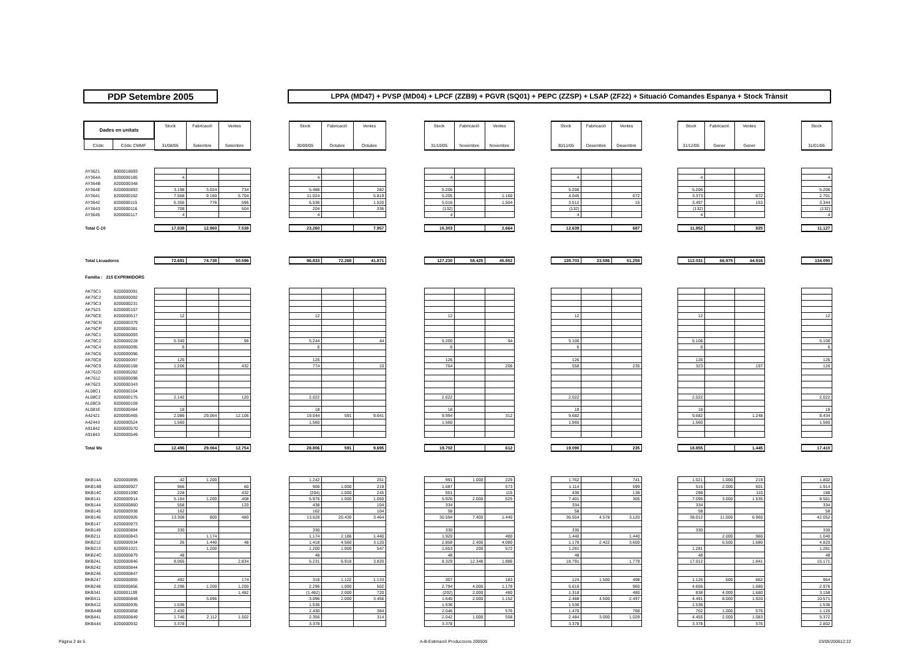PDP Setembre 2005
LPPA (MD47) + PVSP (MD04) + LPCF (ZZB9) + PGVR (SQ01) + PEPC (ZZSP) + LSAP (ZF22) + Situació Comandes Espanya + Stock Trànsit
| Dades en unitats | | Stock | Fabricació | Ventes | | Stock | Fabricació | Ventes | | Stock | Fabricació | Ventes | | Stock | Fabricació | Ventes | | Stock | Fabricació | Ventes | | Stock |
| Códic | Códic CMMF | 31/08/05 | Setembre | Setembre | | 30/09/05 | Octubre | Octubre | | 31/10/05 | Novembre | Novembre | | 30/11/05 | Desembre | Desembre | | 31/12/05 | Gener | Gener | | 31/01/06 |
| AY3621 | 8000018693 | | | | | | | | | | | | | | | | | | | | | |
| AY364A | 8200000185 | 4 | | | | 4 | | | | 4 | | | | 4 | | | | 4 | | | | 4 |
| AY364B | 8200000348 | | | | | | | | | | | | | | | | | | | | | |
| AY364E | 8200000893 | 3.198 | 3.024 | 734 | | 5.488 | | 282 | | 5.206 | | | | 5.206 | | | | 5.206 | | | | 5.206 |
| AY3641 | 8200000162 | 7.568 | 9.160 | 5.704 | | 11.024 | | 5.819 | | 5.205 | | 1.160 | | 4.045 | | 672 | | 3.373 | | 672 | | 2.701 |
| AY3642 | 8200000115 | 6.356 | 776 | 596 | | 6.536 | | 1.520 | | 5.016 | | 1.504 | | 3.512 | | 15 | | 3.497 | | 153 | | 3.344 |
| AY3643 | 8200000116 | 708 | | 504 | | 204 | | 336 | | (132) | | | | (132) | | | | (132) | | | | (132) |
| AY3645 | 8200000117 | 4 | | | | 4 | | | | 4 | | | | 4 | | | | 4 | | | | 4 |
| Total C-10 | | 17.838 | 12.960 | 7.538 | | 23.260 | | 7.957 | | 15.303 | | 2.664 | | 12.639 | | 687 | | 11.952 | | 825 | | 11.127 |
| Total Licuadores | | 72.691 | 74.738 | 50.596 | | 96.833 | 72.268 | 41.871 | | 127.230 | 58.425 | 45.952 | | 139.703 | 23.586 | 51.258 | | 112.031 | 66.975 | 44.916 | | 134.090 |
| Familia : 215 EXPRIMIDORS | | | | | | | | | | | | | | | | | | | | | | |
| AK75C1 | 8200000091 | | | | | | | | | | | | | | | | | | | | | |
| AK75C2 | 8200000092 | | | | | | | | | | | | | | | | | | | | | |
| AK75C3 | 8200000231 | | | | | | | | | | | | | | | | | | | | | |
| AK7523 | 8200000157 | | | | | | | | | | | | | | | | | | | | | |
| AK76CE | 8200000517 | 12 | | | | 12 | | | | 12 | | | | 12 | | | | 12 | | | | 12 |
| AK76CN | 8200000379 | | | | | | | | | | | | | | | | | | | | | |
| AK76CP | 8200000381 | | | | | | | | | | | | | | | | | | | | | |
| AK76C1 | 8200000093 | | | | | | | | | | | | | | | | | | | | | |
| AK76C2 | 8200000228 | 5.340 | | 96 | | 5.244 | | 44 | | 5.200 | | 94 | | 5.106 | | | | 5.106 | | | | 5.106 |
| AK76C4 | 8200000095 | 6 | | | | 6 | | | | 6 | | | | 6 | | | | 6 | | | | 6 |
| AK76C6 | 8200000096 | | | | | | | | | | | | | | | | | | | | | |
| AK76C8 | 8200000097 | 126 | | | | 126 | | | | 126 | | | | 126 | | | | 126 | | | | 126 |
| AK76C9 | 8200000168 | 1.206 | | 432 | | 774 | | 10 | | 764 | | 206 | | 558 | | 235 | | 323 | | 197 | | 126 |
| AK761D | 8200000282 | | | | | | | | | | | | | | | | | | | | | |
| AK7612 | 8200000098 | | | | | | | | | | | | | | | | | | | | | |
| AK7623 | 8200000343 | | | | | | | | | | | | | | | | | | | | | |
| AL08C1 | 8200000104 | | | | | | | | | | | | | | | | | | | | | |
| AL08C2 | 8200000175 | 2.142 | | 120 | | 2.022 | | | | 2.022 | | | | 2.022 | | | | 2.022 | | | | 2.022 |
| AL08C5 | 8200000159 | | | | | | | | | | | | | | | | | | | | | |
| AL081E | 8200000484 | 18 | | | | 18 | | | | 18 | | | | 18 | | | | 18 | | | | 18 |
| A42421 | 8200000465 | 2.086 | 29.064 | 12.106 | | 19.044 | 591 | 9.641 | | 9.994 | | 312 | | 9.682 | | | | 9.682 | | 1.248 | | 8.434 |
| A42443 | 8200000524 | 1.560 | | | | 1.560 | | | | 1.560 | | | | 1.560 | | | | 1.560 | | | | 1.560 |
| A91842 | 8200000570 | | | | | | | | | | | | | | | | | | | | | |
| A91843 | 8200000549 | | | | | | | | | | | | | | | | | | | | | |
| Total Mx | | 12.496 | 29.064 | 12.754 | | 28.806 | 591 | 9.695 | | 19.702 | | 612 | | 19.090 | | 235 | | 18.855 | | 1.445 | | 17.410 |
| BKB14A | 8200000895 | 42 | 1.200 | | | 1.242 | | 251 | | 991 | 1.000 | 229 | | 1.762 | | 741 | | 1.021 | 1.000 | 219 | | 1.802 |
| BKB14B | 8200000927 | 966 | | 60 | | 906 | 1.000 | 219 | | 1.687 | | 573 | | 1.114 | | 599 | | 515 | 2.000 | 601 | | 1.914 |
| BKB14C | 8200001090 | 228 | | 432 | | (204) | 1.000 | 245 | | 551 | | 115 | | 436 | | 138 | | 298 | | 110 | | 188 |
| BKB141 | 8200000914 | 5.184 | 1.200 | 408 | | 5.976 | 1.000 | 1.050 | | 5.926 | 2.000 | 525 | | 7.401 | | 305 | | 7.096 | 3.000 | 1.535 | | 8.561 |
| BKB144 | 8200000860 | 558 | | 120 | | 438 | | 104 | | 334 | | | | 334 | | | | 334 | | | | 334 |
| BKB145 | 8200000938 | 162 | | | | 162 | | 104 | | 58 | | | | 58 | | | | 58 | | | | 58 |
| BKB146 | 8200000926 | 13.308 | 800 | 480 | | 13.628 | 20.430 | 3.464 | | 30.594 | 7.400 | 1.440 | | 36.554 | 4.578 | 3.120 | | 38.012 | 11.000 | 6.960 | | 42.052 |
| BKB147 | 8200000973 | | | | | | | | | | | | | | | | | | | | | |
| BKB149 | 8200000894 | 330 | | | | 330 | | | | 330 | | | | 330 | | | | 330 | | | | 330 |
| BKB211 | 8200000843 | | 1.174 | | | 1.174 | 2.186 | 1.440 | | 1.920 | | 480 | | 1.440 | | 1.440 | | | 2.000 | 960 | | 1.040 |
| BKB212 | 8200000934 | 26 | 1.440 | 48 | | 1.418 | 4.560 | 3.120 | | 2.858 | 2.400 | 4.080 | | 1.178 | 2.422 | 3.600 | | | 6.500 | 1.680 | | 4.820 |
| BKB213 | 8200001021 | | 1.200 | | | 1.200 | 1.000 | 547 | | 1.653 | 200 | 572 | | 1.281 | | | | 1.281 | | | | 1.281 |
| BKB24C | 8200000879 | 48 | | | | 48 | | | | 48 | | | | 48 | | | | 48 | | | | 48 |
| BKB241 | 8200000846 | 8.065 | | 2.834 | | 5.231 | 6.918 | 3.820 | | 8.329 | 12.348 | 1.886 | | 18.791 | | 1.779 | | 17.012 | | 1.841 | | 15.171 |
| BKB242 | 8200000844 | | | | | | | | | | | | | | | | | | | | | |
| BKB246 | 8200000847 | | | | | | | | | | | | | | | | | | | | | |
| BKB247 | 8200000855 | 492 | | 174 | | 318 | 1.122 | 1.133 | | 307 | | 183 | | 124 | 1.500 | 498 | | 1.126 | 500 | 662 | | 964 |
| BKB248 | 8200000856 | 2.296 | 1.200 | 1.200 | | 2.296 | 1.000 | 502 | | 2.794 | 4.000 | 1.178 | | 5.616 | | 960 | | 4.656 | | 1.680 | | 2.976 |
| BKB341 | 8200001199 | | | 1.482 | | (1.482) | 2.000 | 720 | | (202) | 2.000 | 480 | | 1.318 | | 480 | | 838 | 4.000 | 1.680 | | 3.158 |
| BKB411 | 8200000848 | | 3.096 | | | 3.096 | 2.000 | 3.456 | | 1.640 | 2.000 | 1.152 | | 2.488 | 4.500 | 2.497 | | 4.491 | 8.000 | 1.920 | | 10.571 |
| BKB412 | 8200000935 | 1.536 | | | | 1.536 | | | | 1.536 | | | | 1.536 | | | | 1.536 | | | | 1.536 |
| BKB44B | 8200000858 | 2.430 | | | | 2.430 | | 384 | | 2.046 | | 576 | | 1.470 | | 768 | | 702 | 1.000 | 576 | | 1.126 |
| BKB441 | 8200000849 | 1.746 | 2.112 | 1.502 | | 2.356 | | 314 | | 2.042 | 1.000 | 558 | | 2.484 | 3.000 | 1.029 | | 4.455 | 2.000 | 1.083 | | 5.372 |
| BKB444 | 8200000932 | 3.378 | | | | 3.378 | | | | 3.378 | | | | 3.378 | | | | 3.378 | | 576 | | 2.802 |
Pàgina 2 de 5 A-B-Estimació Produccions 200509 03/05/200612:22